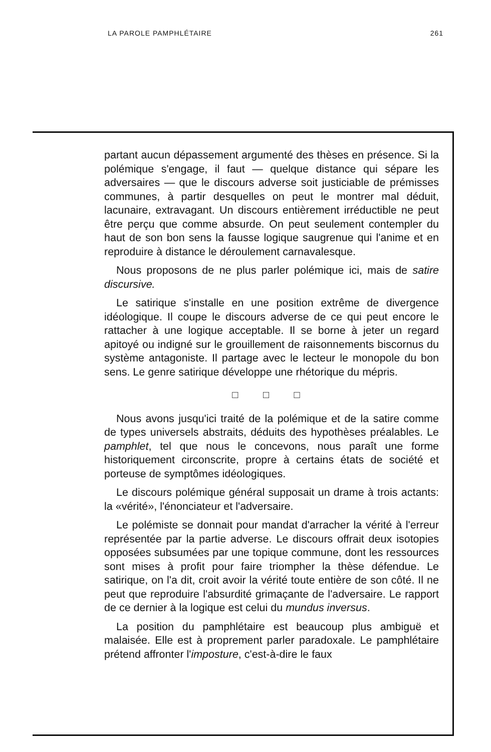LA PAROLE PAMPHLÉTAIRE 261
partant aucun dépassement argumenté des thèses en présence. Si la polémique s'engage, il faut — quelque distance qui sépare les adversaires — que le discours adverse soit justiciable de prémisses communes, à partir desquelles on peut le montrer mal déduit, lacunaire, extravagant. Un discours entièrement irréductible ne peut être perçu que comme absurde. On peut seulement contempler du haut de son bon sens la fausse logique saugrenue qui l'anime et en reproduire à distance le déroulement carnavalesque.
Nous proposons de ne plus parler polémique ici, mais de satire discursive.
Le satirique s'installe en une position extrême de divergence idéologique. Il coupe le discours adverse de ce qui peut encore le rattacher à une logique acceptable. Il se borne à jeter un regard apitoyé ou indigné sur le grouillement de raisonnements biscornus du système antagoniste. Il partage avec le lecteur le monopole du bon sens. Le genre satirique développe une rhétorique du mépris.
□ □ □
Nous avons jusqu'ici traité de la polémique et de la satire comme de types universels abstraits, déduits des hypothèses préalables. Le pamphlet, tel que nous le concevons, nous paraît une forme historiquement circonscrite, propre à certains états de société et porteuse de symptômes idéologiques.
Le discours polémique général supposait un drame à trois actants: la «vérité», l'énonciateur et l'adversaire.
Le polémiste se donnait pour mandat d'arracher la vérité à l'erreur représentée par la partie adverse. Le discours offrait deux isotopies opposées subsumées par une topique commune, dont les ressources sont mises à profit pour faire triompher la thèse défendue. Le satirique, on l'a dit, croit avoir la vérité toute entière de son côté. Il ne peut que reproduire l'absurdité grimaçante de l'adversaire. Le rapport de ce dernier à la logique est celui du mundus inversus.
La position du pamphlétaire est beaucoup plus ambiguë et malaisée. Elle est à proprement parler paradoxale. Le pamphlétaire prétend affronter l'imposture, c'est-à-dire le faux